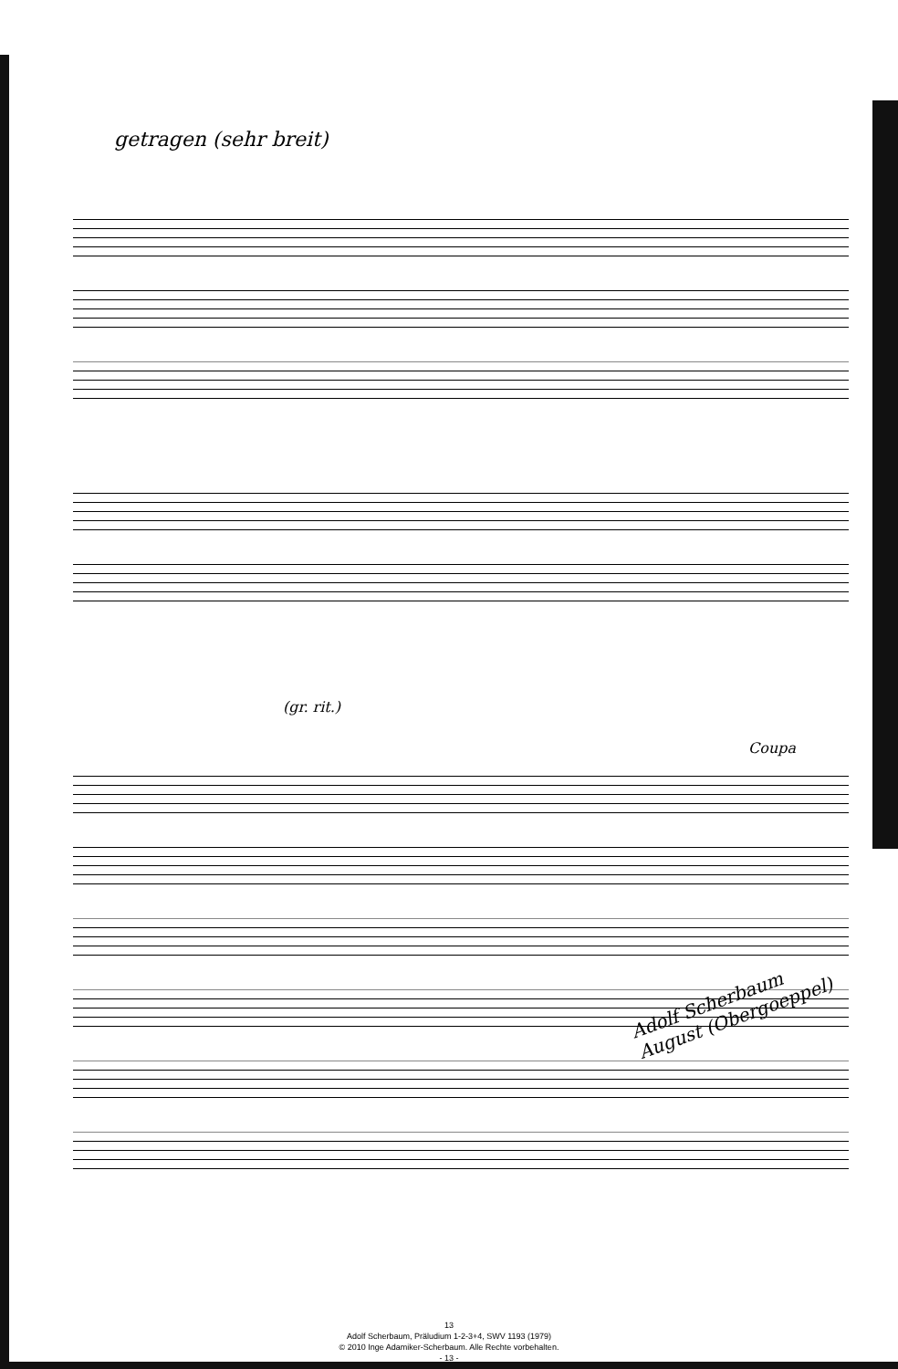getragen (sehr breit)
(gr. rit.)
Coupa
Adolf Scherbaum
August (Obergoeppel)
13
Adolf Scherbaum, Präludium 1-2-3+4, SWV 1193 (1979)
© 2010 Inge Adamiker-Scherbaum. Alle Rechte vorbehalten.
- 13 -